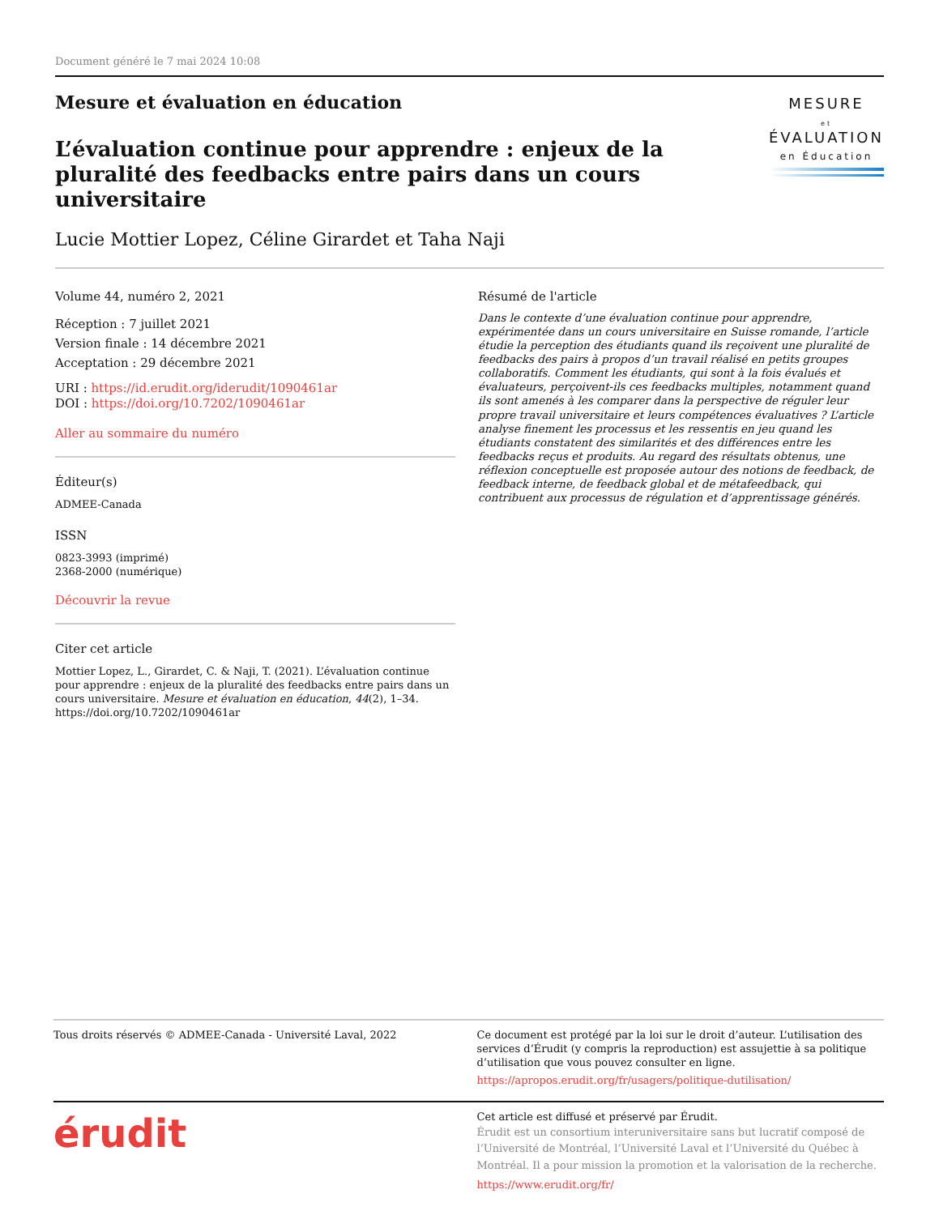Document généré le 7 mai 2024 10:08
Mesure et évaluation en éducation
L’évaluation continue pour apprendre : enjeux de la pluralité des feedbacks entre pairs dans un cours universitaire
Lucie Mottier Lopez, Céline Girardet et Taha Naji
MESURE
et
ÉVALUATION
en Éducation
Volume 44, numéro 2, 2021
Réception : 7 juillet 2021
Version finale : 14 décembre 2021
Acceptation : 29 décembre 2021
URI : https://id.erudit.org/iderudit/1090461ar
DOI : https://doi.org/10.7202/1090461ar
Aller au sommaire du numéro
Éditeur(s)
ADMEE-Canada
ISSN
0823-3993 (imprimé)
2368-2000 (numérique)
Découvrir la revue
Citer cet article
Mottier Lopez, L., Girardet, C. & Naji, T. (2021). L’évaluation continue pour apprendre : enjeux de la pluralité des feedbacks entre pairs dans un cours universitaire. Mesure et évaluation en éducation, 44(2), 1–34. https://doi.org/10.7202/1090461ar
Résumé de l'article
Dans le contexte d’une évaluation continue pour apprendre, expérimentée dans un cours universitaire en Suisse romande, l’article étudie la perception des étudiants quand ils reçoivent une pluralité de feedbacks des pairs à propos d’un travail réalisé en petits groupes collaboratifs. Comment les étudiants, qui sont à la fois évalués et évaluateurs, perçoivent-ils ces feedbacks multiples, notamment quand ils sont amenés à les comparer dans la perspective de réguler leur propre travail universitaire et leurs compétences évaluatives ? L’article analyse finement les processus et les ressentis en jeu quand les étudiants constatent des similarités et des différences entre les feedbacks reçus et produits. Au regard des résultats obtenus, une réflexion conceptuelle est proposée autour des notions de feedback, de feedback interne, de feedback global et de métafeedback, qui contribuent aux processus de régulation et d’apprentissage générés.
Tous droits réservés © ADMEE-Canada - Université Laval, 2022
Ce document est protégé par la loi sur le droit d’auteur. L’utilisation des services d’Érudit (y compris la reproduction) est assujettie à sa politique d’utilisation que vous pouvez consulter en ligne.
https://apropos.erudit.org/fr/usagers/politique-dutilisation/
érudit
Cet article est diffusé et préservé par Érudit.
Érudit est un consortium interuniversitaire sans but lucratif composé de l’Université de Montréal, l’Université Laval et l’Université du Québec à Montréal. Il a pour mission la promotion et la valorisation de la recherche.
https://www.erudit.org/fr/